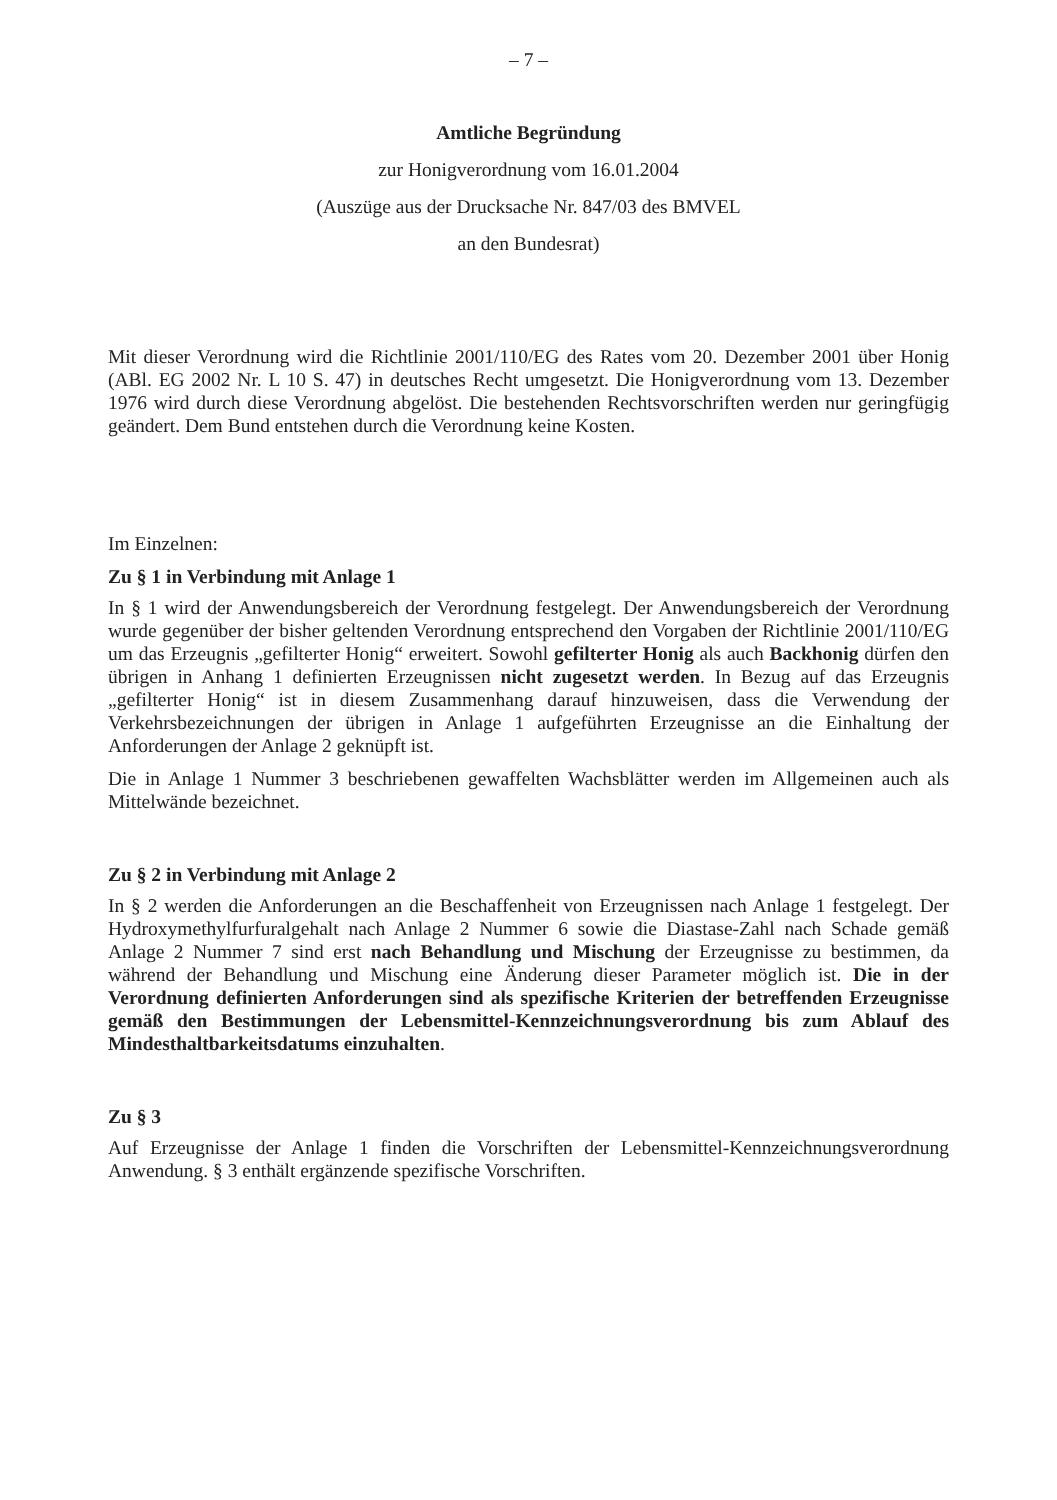– 7 –
Amtliche Begründung
zur Honigverordnung vom 16.01.2004
(Auszüge aus der Drucksache Nr. 847/03 des BMVEL
an den Bundesrat)
Mit dieser Verordnung wird die Richtlinie 2001/110/EG des Rates vom 20. Dezember 2001 über Honig (ABl. EG 2002 Nr. L 10 S. 47) in deutsches Recht umgesetzt. Die Honigverordnung vom 13. Dezember 1976 wird durch diese Verordnung abgelöst. Die bestehenden Rechtsvorschriften werden nur geringfügig geändert. Dem Bund entstehen durch die Verordnung keine Kosten.
Im Einzelnen:
Zu § 1 in Verbindung mit Anlage 1
In § 1 wird der Anwendungsbereich der Verordnung festgelegt. Der Anwendungsbereich der Verordnung wurde gegenüber der bisher geltenden Verordnung entsprechend den Vorgaben der Richtlinie 2001/110/EG um das Erzeugnis „gefilterter Honig“ erweitert. Sowohl gefilterter Honig als auch Backhonig dürfen den übrigen in Anhang 1 definierten Erzeugnissen nicht zugesetzt werden. In Bezug auf das Erzeugnis „gefilterter Honig“ ist in diesem Zusammenhang darauf hinzuweisen, dass die Verwendung der Verkehrsbezeichnungen der übrigen in Anlage 1 aufgeführten Erzeugnisse an die Einhaltung der Anforderungen der Anlage 2 geknüpft ist.
Die in Anlage 1 Nummer 3 beschriebenen gewaffelten Wachsblätter werden im Allgemeinen auch als Mittelwände bezeichnet.
Zu § 2 in Verbindung mit Anlage 2
In § 2 werden die Anforderungen an die Beschaffenheit von Erzeugnissen nach Anlage 1 festgelegt. Der Hydroxymethylfurfuralgehalt nach Anlage 2 Nummer 6 sowie die Diastase-Zahl nach Schade gemäß Anlage 2 Nummer 7 sind erst nach Behandlung und Mischung der Erzeugnisse zu bestimmen, da während der Behandlung und Mischung eine Änderung dieser Parameter möglich ist. Die in der Verordnung definierten Anforderungen sind als spezifische Kriterien der betreffenden Erzeugnisse gemäß den Bestimmungen der Lebensmittel-Kennzeichnungsverordnung bis zum Ablauf des Mindesthaltbarkeitsdatums einzuhalten.
Zu § 3
Auf Erzeugnisse der Anlage 1 finden die Vorschriften der Lebensmittel-Kennzeichnungsverordnung Anwendung. § 3 enthält ergänzende spezifische Vorschriften.